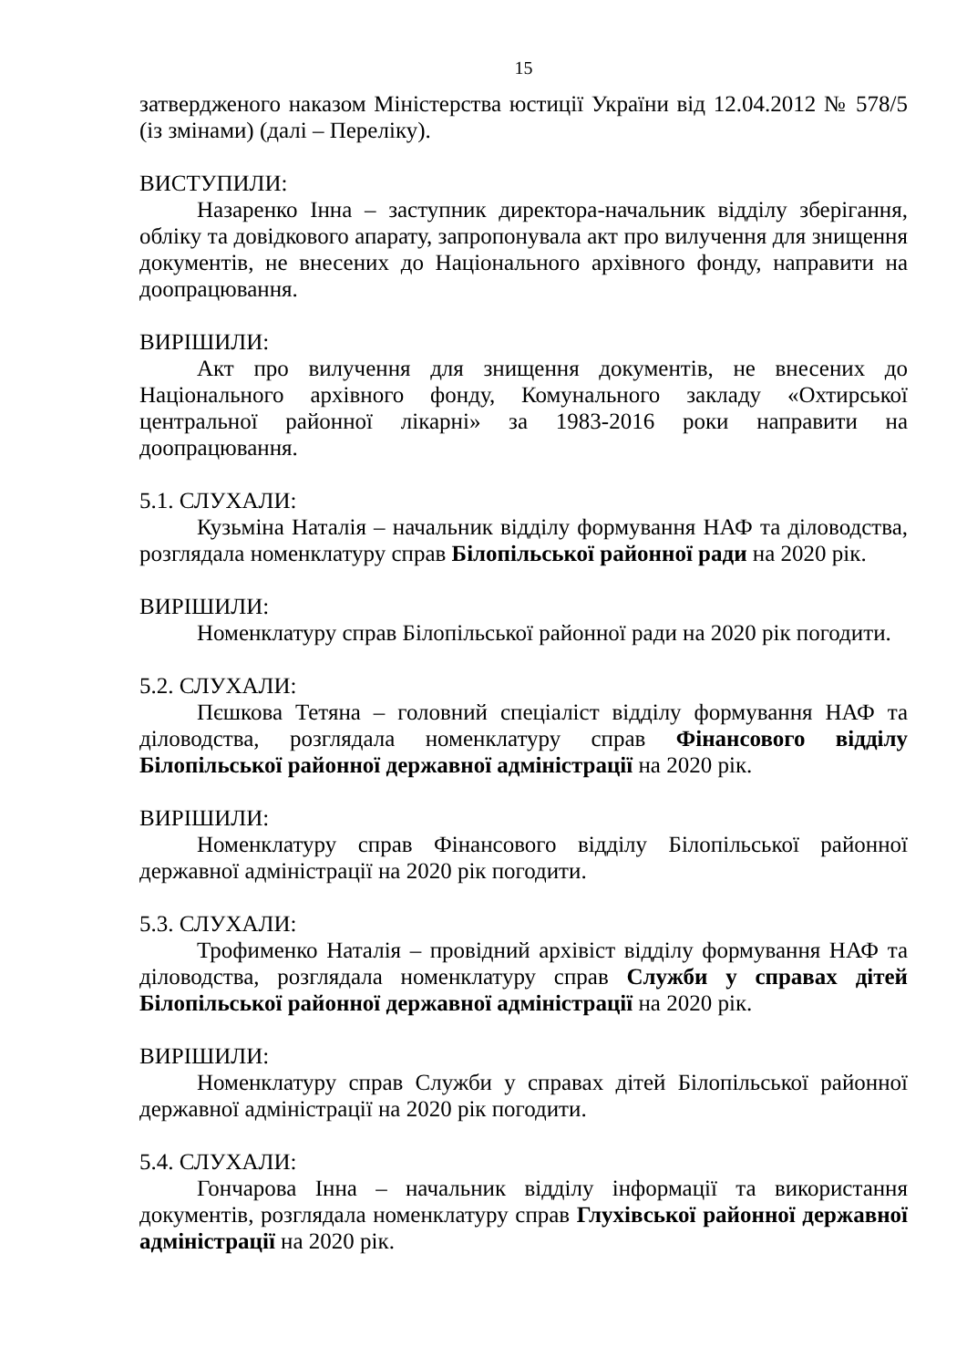15
затвердженого наказом Міністерства юстиції України від 12.04.2012 № 578/5 (із змінами) (далі – Переліку).
ВИСТУПИЛИ:
Назаренко Інна – заступник директора-начальник відділу зберігання, обліку та довідкового апарату, запропонувала акт про вилучення для знищення документів, не внесених до Національного архівного фонду, направити на доопрацювання.
ВИРІШИЛИ:
Акт про вилучення для знищення документів, не внесених до Національного архівного фонду, Комунального закладу «Охтирської центральної районної лікарні» за 1983-2016 роки направити на доопрацювання.
5.1. СЛУХАЛИ:
Кузьміна Наталія – начальник відділу формування НАФ та діловодства, розглядала номенклатуру справ Білопільської районної ради на 2020 рік.
ВИРІШИЛИ:
Номенклатуру справ Білопільської районної ради на 2020 рік погодити.
5.2. СЛУХАЛИ:
Пєшкова Тетяна – головний спеціаліст відділу формування НАФ та діловодства, розглядала номенклатуру справ Фінансового відділу Білопільської районної державної адміністрації на 2020 рік.
ВИРІШИЛИ:
Номенклатуру справ Фінансового відділу Білопільської районної державної адміністрації на 2020 рік погодити.
5.3. СЛУХАЛИ:
Трофименко Наталія – провідний архівіст відділу формування НАФ та діловодства, розглядала номенклатуру справ Служби у справах дітей Білопільської районної державної адміністрації на 2020 рік.
ВИРІШИЛИ:
Номенклатуру справ Служби у справах дітей Білопільської районної державної адміністрації на 2020 рік погодити.
5.4. СЛУХАЛИ:
Гончарова Інна – начальник відділу інформації та використання документів, розглядала номенклатуру справ Глухівської районної державної адміністрації на 2020 рік.